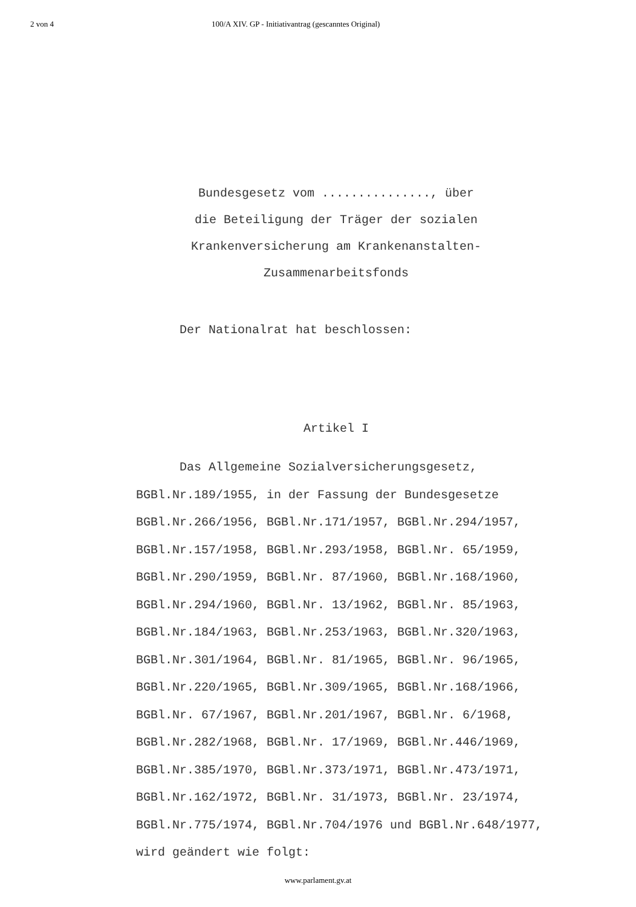2 von 4 100/A XIV. GP - Initiativantrag (gescanntes Original)
Bundesgesetz vom ..............., über
die Beteiligung der Träger der sozialen
Krankenversicherung am Krankenanstalten-
Zusammenarbeitsfonds
Der Nationalrat hat beschlossen:
Artikel I
Das Allgemeine Sozialversicherungsgesetz,
BGBl.Nr.189/1955, in der Fassung der Bundesgesetze
BGBl.Nr.266/1956, BGBl.Nr.171/1957, BGBl.Nr.294/1957,
BGBl.Nr.157/1958, BGBl.Nr.293/1958, BGBl.Nr. 65/1959,
BGBl.Nr.290/1959, BGBl.Nr. 87/1960, BGBl.Nr.168/1960,
BGBl.Nr.294/1960, BGBl.Nr. 13/1962, BGBl.Nr. 85/1963,
BGBl.Nr.184/1963, BGBl.Nr.253/1963, BGBl.Nr.320/1963,
BGBl.Nr.301/1964, BGBl.Nr. 81/1965, BGBl.Nr. 96/1965,
BGBl.Nr.220/1965, BGBl.Nr.309/1965, BGBl.Nr.168/1966,
BGBl.Nr. 67/1967, BGBl.Nr.201/1967, BGBl.Nr. 6/1968,
BGBl.Nr.282/1968, BGBl.Nr. 17/1969, BGBl.Nr.446/1969,
BGBl.Nr.385/1970, BGBl.Nr.373/1971, BGBl.Nr.473/1971,
BGBl.Nr.162/1972, BGBl.Nr. 31/1973, BGBl.Nr. 23/1974,
BGBl.Nr.775/1974, BGBl.Nr.704/1976 und BGBl.Nr.648/1977,
wird geändert wie folgt:
www.parlament.gv.at